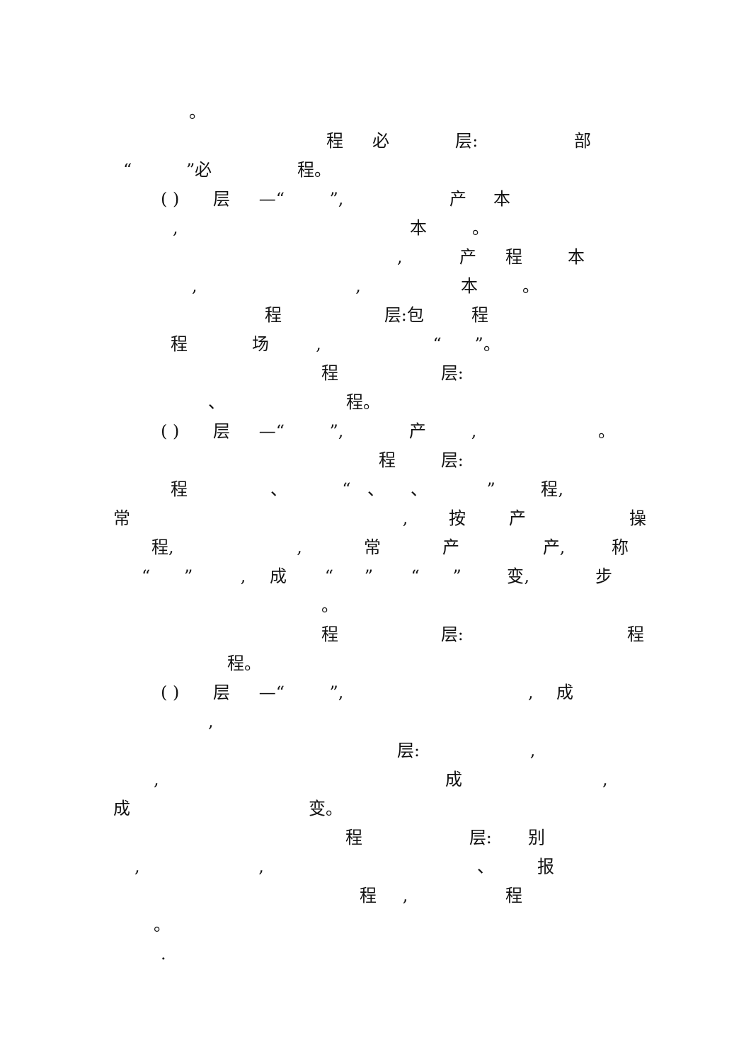。
程 必 层: 部
“ ”必 程。
( ) 层 —“ ”, 产 本
, 本 。
, 产 程 本
, , 本 。
程 层:包 程
程 场 , “ ”。
程 层:
、 程。
( ) 层 —“ ”, 产 , 。
程 层:
程 、 “ 、 、 ” 程,
常 , 按 产 操
程, , 常 产 产, 称
“ ” , 成 “ ” “ ” 变, 步
。
程 层: 程
程。
( ) 层 —“ ”, , 成
,
层: ,
, 成 ,
成 变。
程 层: 别
, , 、 报
程 , 程
。
.